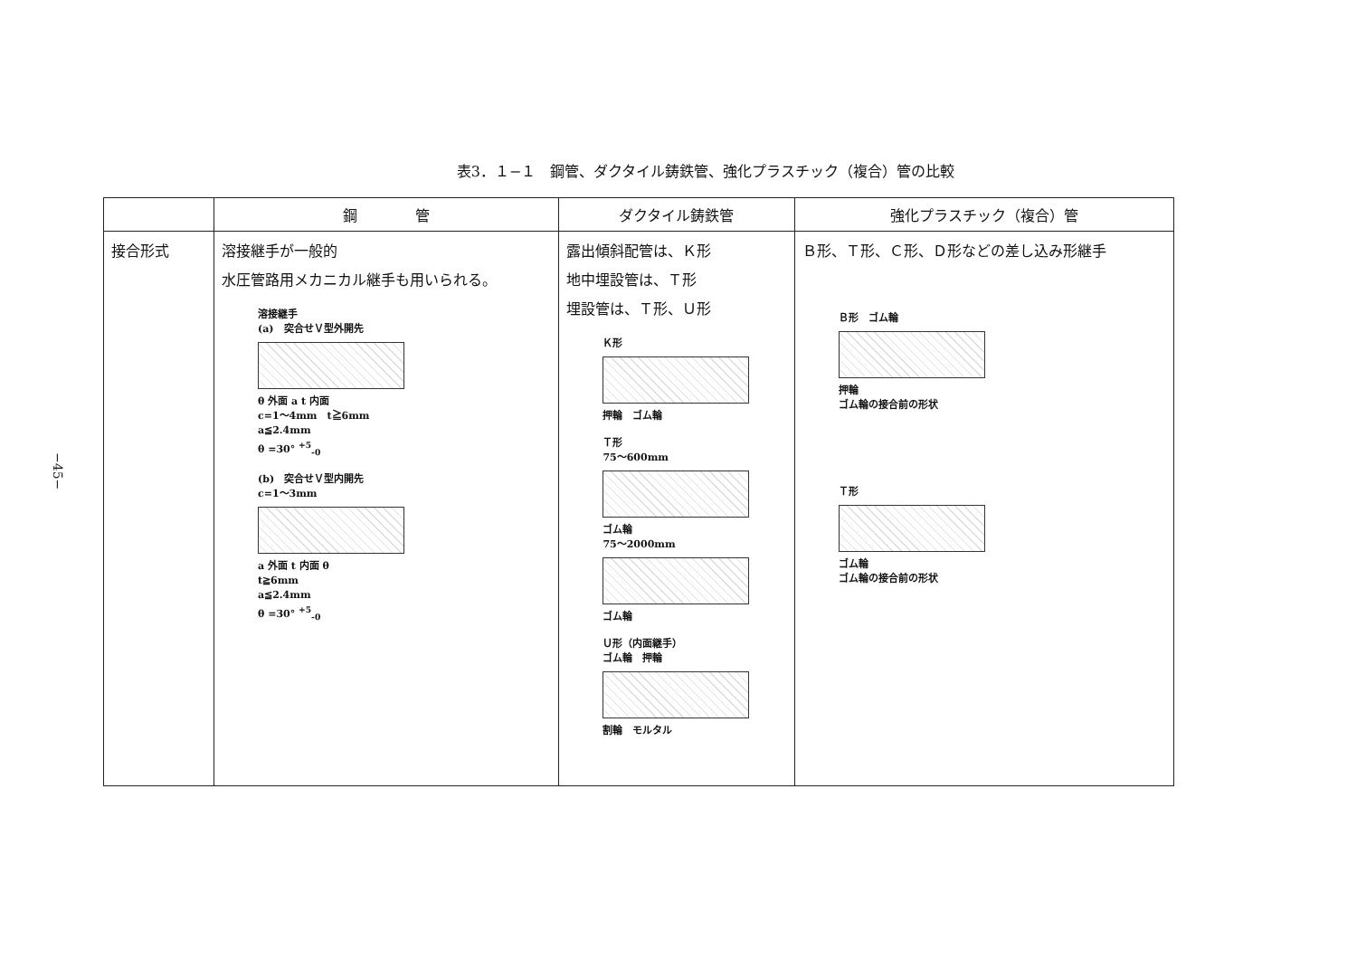−45−
表3．１−１　鋼管、ダクタイル鋳鉄管、強化プラスチック（複合）管の比較
| | 鋼 管 | ダクタイル鋳鉄管 | 強化プラスチック（複合）管 |
| --- | --- | --- | --- |
| 接合形式 | 溶接継手が一般的 水圧管路用メカニカル継手も用いられる。 溶接継手 (a) 突合せＶ型外開先 θ 外面 a t 内面 c=1〜4mm t≧6mm a≦2.4mm θ =30° <sup>+5</sup><sub>-0</sub> (b) 突合せＶ型内開先 c=1〜3mm a 外面 t 内面 θ t≧6mm a≦2.4mm θ =30° <sup>+5</sup><sub>-0</sub> | 露出傾斜配管は、Ｋ形 地中埋設管は、Ｔ形 埋設管は、Ｔ形、Ｕ形 Ｋ形 押輪 ゴム輪 Ｔ形 75〜600mm ゴム輪 75〜2000mm ゴム輪 Ｕ形（内面継手） ゴム輪 押輪 割輪 モルタル | Ｂ形、Ｔ形、Ｃ形、Ｄ形などの差し込み形継手 Ｂ形 ゴム輪 押輪 ゴム輪の接合前の形状 Ｔ形 ゴム輪 ゴム輪の接合前の形状 |